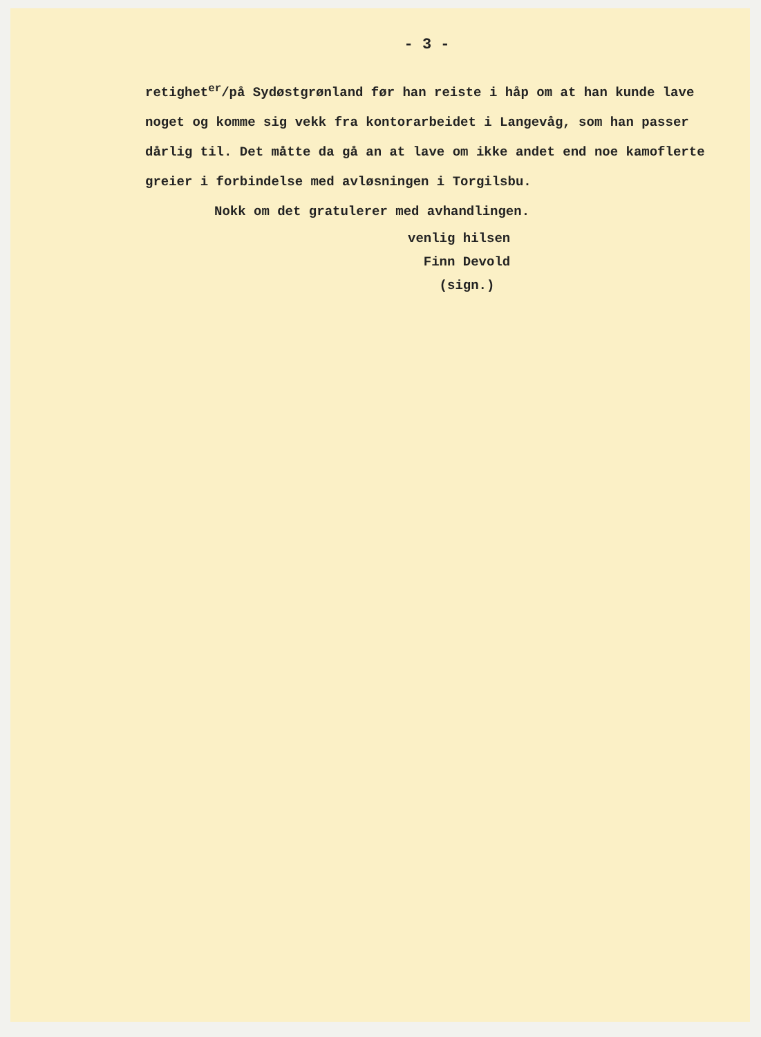- 3 -
retighet<sup>er</sup>/på Sydøstgrønland før han reiste i håp om at han kunde lave noget og komme sig vekk fra kontorarbeidet i Langevåg, som han passer dårlig til. Det måtte da gå an at lave om ikke andet end noe kamoflerte greier i forbindelse med avløsningen i Torgilsbu.
Nokk om det gratulerer med avhandlingen.
venlig hilsen
Finn Devold
(sign.)